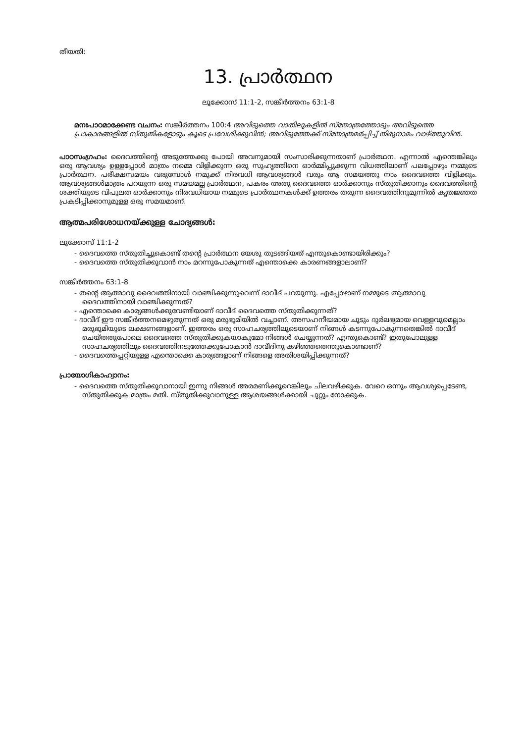തീയതി:
13. പ്രാർത്ഥന
ലൂക്കോസ് 11:1-2, സങ്കീർത്തനം 63:1-8
മനഃപാഠമാക്കേണ്ട വചനം: സങ്കീർത്തനം 100:4 അവിടുത്തെ വാതിലുകളിൽ സ്തോത്രത്തോടും അവിടുത്തെ പ്രാകാരങ്ങളിൽ സ്തുതികളോടും കൂടെ പ്രവേശിക്കുവിൻ; അവിടുത്തേക്ക് സ്തോത്രമർപ്പിച്ച് തിരുനാമം വാഴ്ത്തുവിൻ.
പാഠസംഗ്രഹം: ദൈവത്തിന്റെ അടുത്തേക്കു പോയി അവനുമായി സംസാരിക്കുന്നതാണ് പ്രാർത്ഥന. എന്നാൽ എന്തെങ്കിലും ഒരു ആവശ്യം ഉള്ളപ്പോൾ മാത്രം നമ്മെ വിളിക്കുന്ന ഒരു സുഹൃത്തിനെ ഓർമ്മിപ്പുക്കുന്ന വിധത്തിലാണ് പലപ്പോഴും നമ്മുടെ പ്രാർത്ഥന. പരീക്ഷസമയം വരുമ്പോൾ നമുക്ക് നിരവധി ആവശ്യങ്ങൾ വരും ആ സമയത്തു നാം ദൈവത്തെ വിളിക്കും. ആവശ്യങ്ങൾമാത്രം പറയുന്ന ഒരു സമയമല്ല പ്രാർത്ഥന, പകരം അതു ദൈവത്തെ ഓർക്കാനും സ്തുതിക്കാനും ദൈവത്തിന്റെ ശക്തിയുടെ വിപുലത ഓർക്കാനും നിരവധിയായ നമ്മുടെ പ്രാർത്ഥനകൾക്ക് ഉത്തരം തരുന്ന ദൈവത്തിനുമുന്നിൽ കൃതജ്ഞത പ്രകടിപ്പിക്കാനുമുള്ള ഒരു സമയമാണ്.
ആത്മപരിശോധനയ്ക്കുള്ള ചോദ്യങ്ങൾ:
ലൂക്കോസ് 11:1-2
- ദൈവത്തെ സ്തുതിച്ചുകൊണ്ട് തന്റെ പ്രാർത്ഥന യേശു തുടങ്ങിയത് എന്തുകൊണ്ടായിരിക്കും?
- ദൈവത്തെ സ്തുതിക്കുവാൻ നാം മറന്നുപോകുന്നത് എന്തൊക്കെ കാരണങ്ങളാലാണ്?
സങ്കീർത്തനം 63:1-8
- തന്റെ ആത്മാവു ദൈവത്തിനായി വാഞ്ചിക്കുന്നുവെന്ന് ദാവീദ് പറയുന്നു. എപ്പോഴാണ് നമ്മുടെ ആത്മാവു ദൈവത്തിനായി വാഞ്ചിക്കുന്നത്?
- എന്തൊക്കെ കാര്യങ്ങൾക്കുവേണ്ടിയാണ് ദാവീദ് ദൈവത്തെ സ്തുതിക്കുന്നത്?
- ദാവീദ് ഈ സങ്കീർത്തനമെഴുതുന്നത് ഒരു മരുഭൂമിയിൽ വച്ചാണ്. അസഹനീയമായ ചൂടും ദുർലഭ്യമായ വെള്ളവുമെല്ലാം മരുഭൂമിയുടെ ലക്ഷണങ്ങളാണ്. ഇത്തരം ഒരു സാഹചര്യത്തിലൂടെയാണ് നിങ്ങൾ കടന്നുപോകുന്നതെങ്കിൽ ദാവീദ് ചെയ്തതുപോലെ ദൈവത്തെ സ്തുതിക്കുകയാകുമോ നിങ്ങൾ ചെയ്യുന്നത്? എന്തുകൊണ്ട്? ഇതുപോലുള്ള സാഹചര്യത്തിലും ദൈവത്തിനടുത്തേക്കുപോകാൻ ദാവീദിനു കഴിഞ്ഞതെന്തുകൊണ്ടാണ്?
- ദൈവത്തെപ്പറ്റിയുള്ള എന്തൊക്കെ കാര്യങ്ങളാണ് നിങ്ങളെ അതിശയിപ്പിക്കുന്നത്?
പ്രായോഗികാഹ്വാനം:
- ദൈവത്തെ സ്തുതിക്കുവാനായി ഇന്നു നിങ്ങൾ അരമണിക്കൂറെങ്കിലും ചിലവഴിക്കുക. വേറെ ഒന്നും ആവശ്യപ്പെടേണ്ട, സ്തുതിക്കുക മാത്രം മതി. സ്തുതിക്കുവാനുള്ള ആശയങ്ങൾക്കായി ചുറ്റും നോക്കുക.